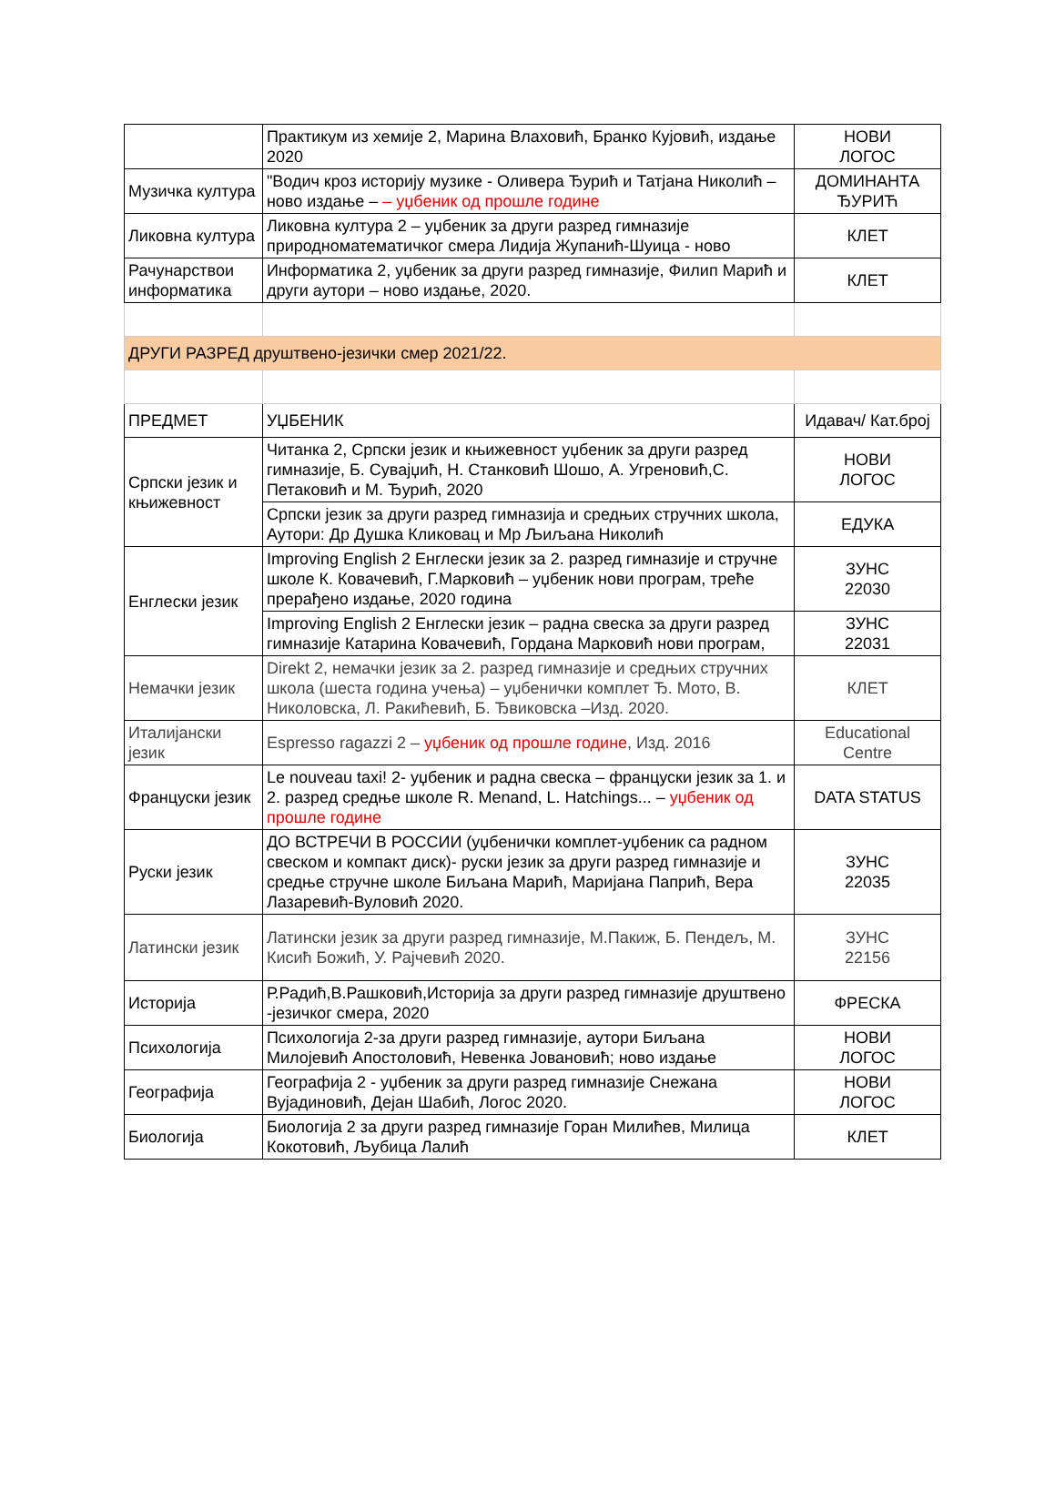| | Практикум из хемије 2, Марина Влаховић, Бранко Кујовић, издање 2020 | НОВИ ЛОГОС |
| Музичка култура | "Водич кроз историју музике - Оливера Ђурић и Татјана Николић – ново издање – – уџбеник од прошле године | ДОМИНАНТА ЂУРИЋ |
| Ликовна култура | Ликовна култура 2 – уџбеник за други разред гимназије природноматематичког смера Лидија Жупанић-Шуица - ново | КЛЕТ |
| Рачунарствои информатика | Информатика 2, уџбеник за други разред гимназије, Филип Марић и други аутори – ново издање, 2020. | КЛЕТ |
| ДРУГИ РАЗРЕД друштвено-језички смер 2021/22. | | |
| ПРЕДМЕТ | УЏБЕНИК | Идавач/ Кат.број |
| Српски језик и књижевност | Читанка 2, Српски језик и књижевност уџбеник за други разред гимназије, Б. Сувајџић, Н. Станковић Шошо, А. Угреновић,С. Петаковић и М. Ђурић, 2020 | НОВИ ЛОГОС |
| | Српски језик за други разред гимназија и средњих стручних школа, Аутори: Др Душка Кликовац и Мр Љиљана Николић | ЕДУКА |
| Енглески језик | Improving English 2 Енглески језик за 2. разред гимназије и стручне школе К. Ковачевић, Г.Марковић – уџбеник нови програм, треће прерађено издање, 2020 година | ЗУНС 22030 |
| | Improving English 2 Енглески језик – радна свеска за други разред гимназије Катарина Ковачевић, Гордана Марковић нови програм, | ЗУНС 22031 |
| Немачки језик | Direkt 2, немачки језик за 2. разред гимназије и средњих стручних школа (шеста година учења) – уџбенички комплет Ђ. Мото, В. Николовска, Л. Ракићевић, Б. Ђвиковска –Изд. 2020. | КЛЕТ |
| Италијански језик | Espresso ragazzi 2 – уџбеник од прошле године , Изд. 2016 | Educational Centre |
| Француски језик | Le nouveau taxi! 2- уџбеник и радна свеска – француски језик за 1. и 2. разред средње школе R. Menand, L. Hatchings... – уџбеник од прошле године | DATA STATUS |
| Руски језик | ДО ВСТРЕЧИ В РОССИИ (уџбенички комплет-уџбеник са радном свеском и компакт диск)- руски језик за други разред гимназије и средње стручне школе Биљана Марић, Маријана Папрић, Вера Лазаревић-Вуловић 2020. | ЗУНС 22035 |
| Латински језик | Латински језик за други разред гимназије, М.Пакиж, Б. Пендељ, М. Кисић Божић, У. Рајчевић 2020. | ЗУНС 22156 |
| Историја | Р.Радић,В.Рашковић,Историја за други разред гимназије друштвено -језичког смера, 2020 | ФРЕСКА |
| Психологија | Психологија 2-за други разред гимназије, аутори Биљана Милојевић Апостоловић, Невенка Јовановић; ново издање | НОВИ ЛОГОС |
| Географија | Географија 2 - уџбеник за други разред гимназије Снежана Вујадиновић, Дејан Шабић, Логос 2020. | НОВИ ЛОГОС |
| Биологија | Биологија 2 за други разред гимназије Горан Милићев, Милица Кокотовић, Љубица Лалић | КЛЕТ |